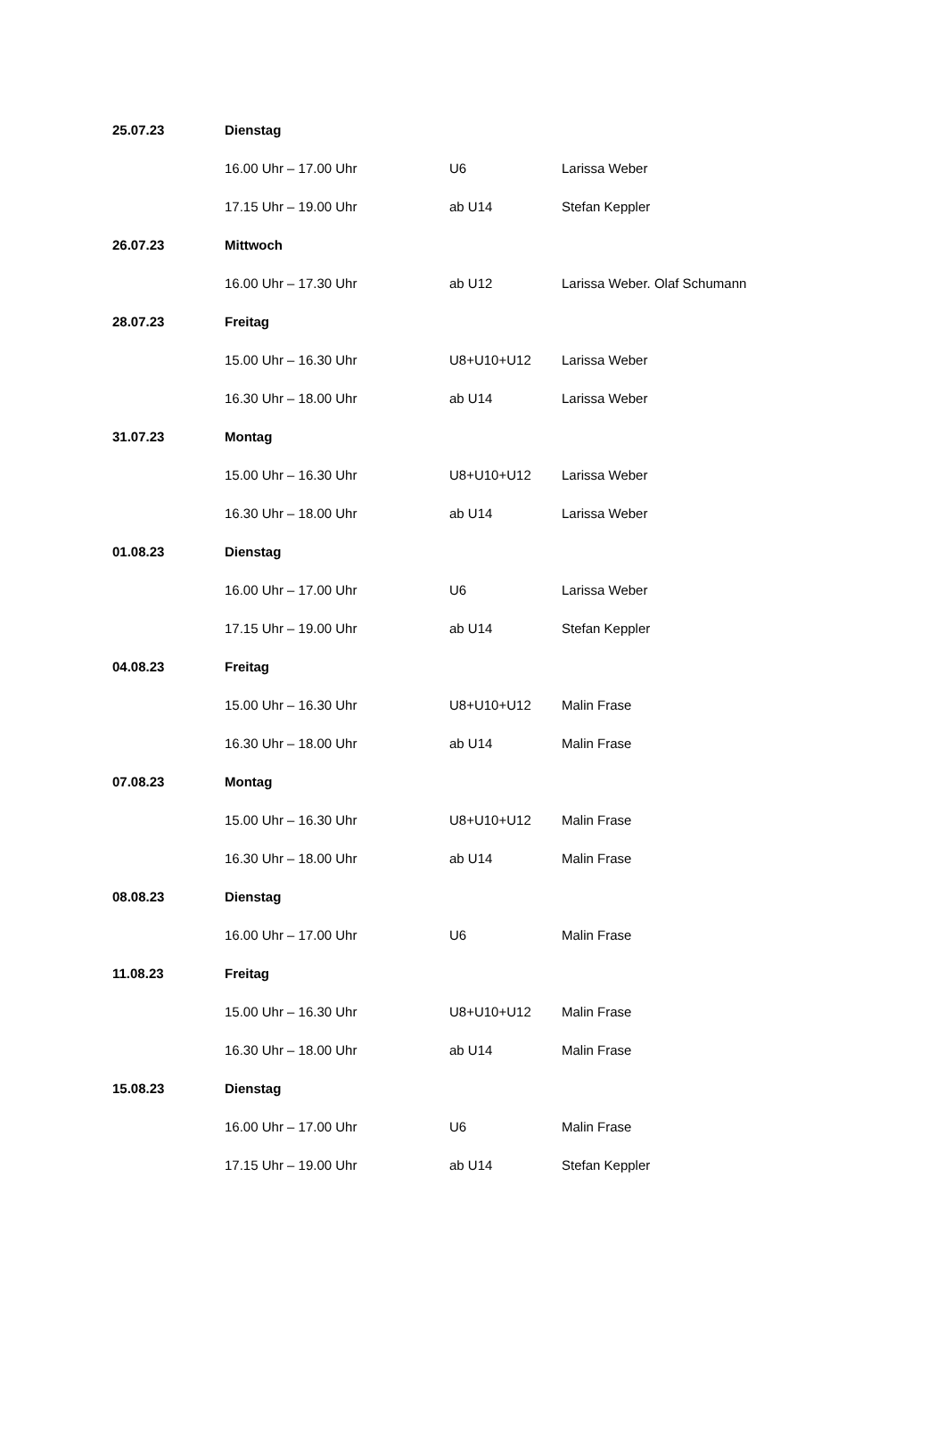| 25.07.23 | Dienstag | | |
| | 16.00 Uhr – 17.00 Uhr | U6 | Larissa Weber |
| | 17.15 Uhr – 19.00 Uhr | ab U14 | Stefan Keppler |
| 26.07.23 | Mittwoch | | |
| | 16.00 Uhr – 17.30 Uhr | ab U12 | Larissa Weber. Olaf Schumann |
| 28.07.23 | Freitag | | |
| | 15.00 Uhr – 16.30 Uhr | U8+U10+U12 | Larissa Weber |
| | 16.30 Uhr – 18.00 Uhr | ab U14 | Larissa Weber |
| 31.07.23 | Montag | | |
| | 15.00 Uhr – 16.30 Uhr | U8+U10+U12 | Larissa Weber |
| | 16.30 Uhr – 18.00 Uhr | ab U14 | Larissa Weber |
| 01.08.23 | Dienstag | | |
| | 16.00 Uhr – 17.00 Uhr | U6 | Larissa Weber |
| | 17.15 Uhr – 19.00 Uhr | ab U14 | Stefan Keppler |
| 04.08.23 | Freitag | | |
| | 15.00 Uhr – 16.30 Uhr | U8+U10+U12 | Malin Frase |
| | 16.30 Uhr – 18.00 Uhr | ab U14 | Malin Frase |
| 07.08.23 | Montag | | |
| | 15.00 Uhr – 16.30 Uhr | U8+U10+U12 | Malin Frase |
| | 16.30 Uhr – 18.00 Uhr | ab U14 | Malin Frase |
| 08.08.23 | Dienstag | | |
| | 16.00 Uhr – 17.00 Uhr | U6 | Malin Frase |
| 11.08.23 | Freitag | | |
| | 15.00 Uhr – 16.30 Uhr | U8+U10+U12 | Malin Frase |
| | 16.30 Uhr – 18.00 Uhr | ab U14 | Malin Frase |
| 15.08.23 | Dienstag | | |
| | 16.00 Uhr – 17.00 Uhr | U6 | Malin Frase |
| | 17.15 Uhr – 19.00 Uhr | ab U14 | Stefan Keppler |